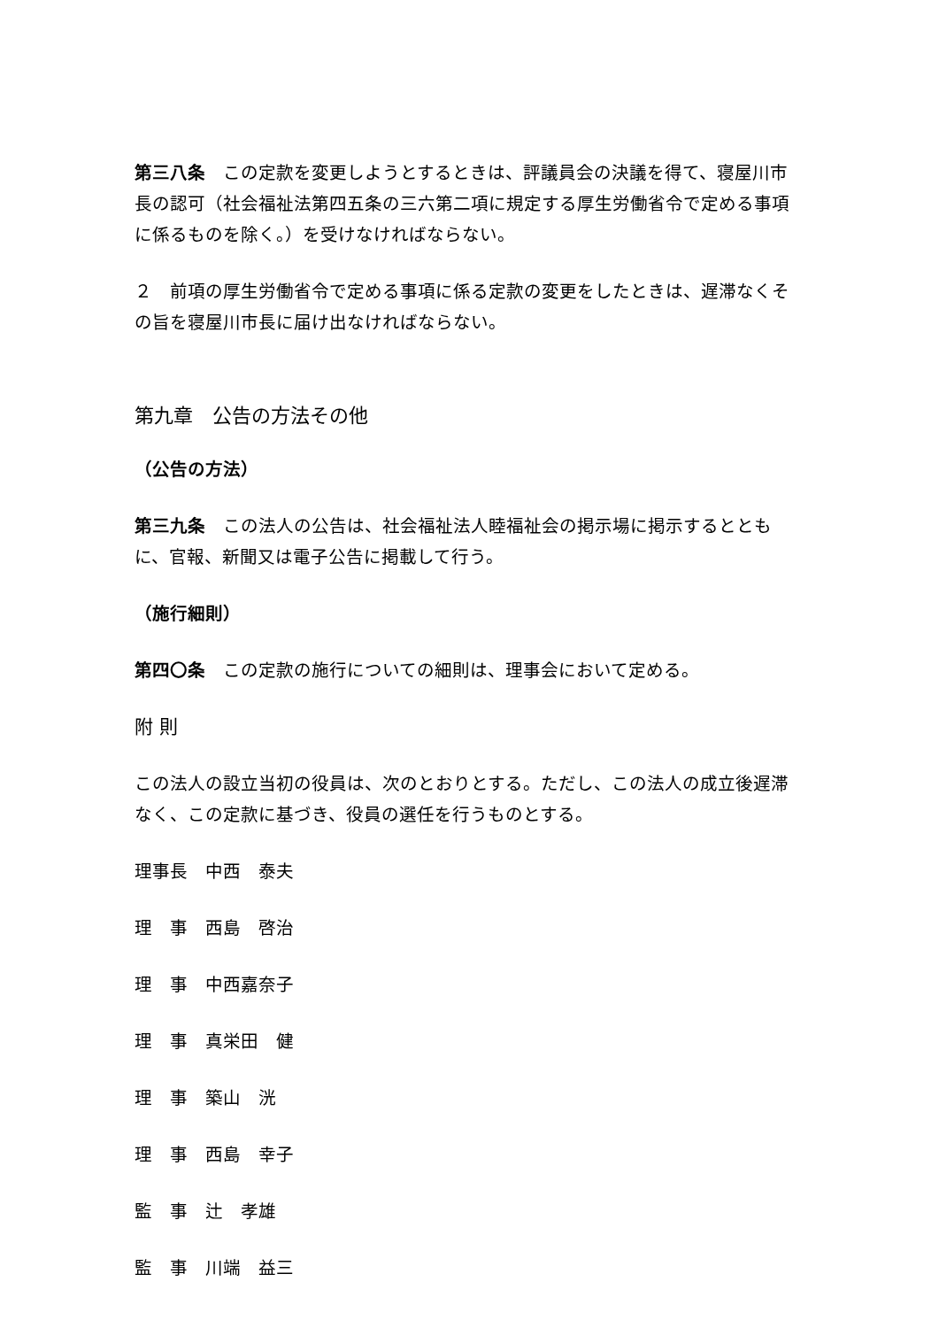第三八条　この定款を変更しようとするときは、評議員会の決議を得て、寝屋川市長の認可（社会福祉法第四五条の三六第二項に規定する厚生労働省令で定める事項に係るものを除く。）を受けなければならない。
２　前項の厚生労働省令で定める事項に係る定款の変更をしたときは、遅滞なくその旨を寝屋川市長に届け出なければならない。
第九章　公告の方法その他
（公告の方法）
第三九条　この法人の公告は、社会福祉法人睦福祉会の掲示場に掲示するとともに、官報、新聞又は電子公告に掲載して行う。
（施行細則）
第四〇条　この定款の施行についての細則は、理事会において定める。
附 則
この法人の設立当初の役員は、次のとおりとする。ただし、この法人の成立後遅滞なく、この定款に基づき、役員の選任を行うものとする。
理事長　中西　泰夫
理　事　西島　啓治
理　事　中西嘉奈子
理　事　真栄田　健
理　事　築山　洸
理　事　西島　幸子
監　事　辻　孝雄
監　事　川端　益三